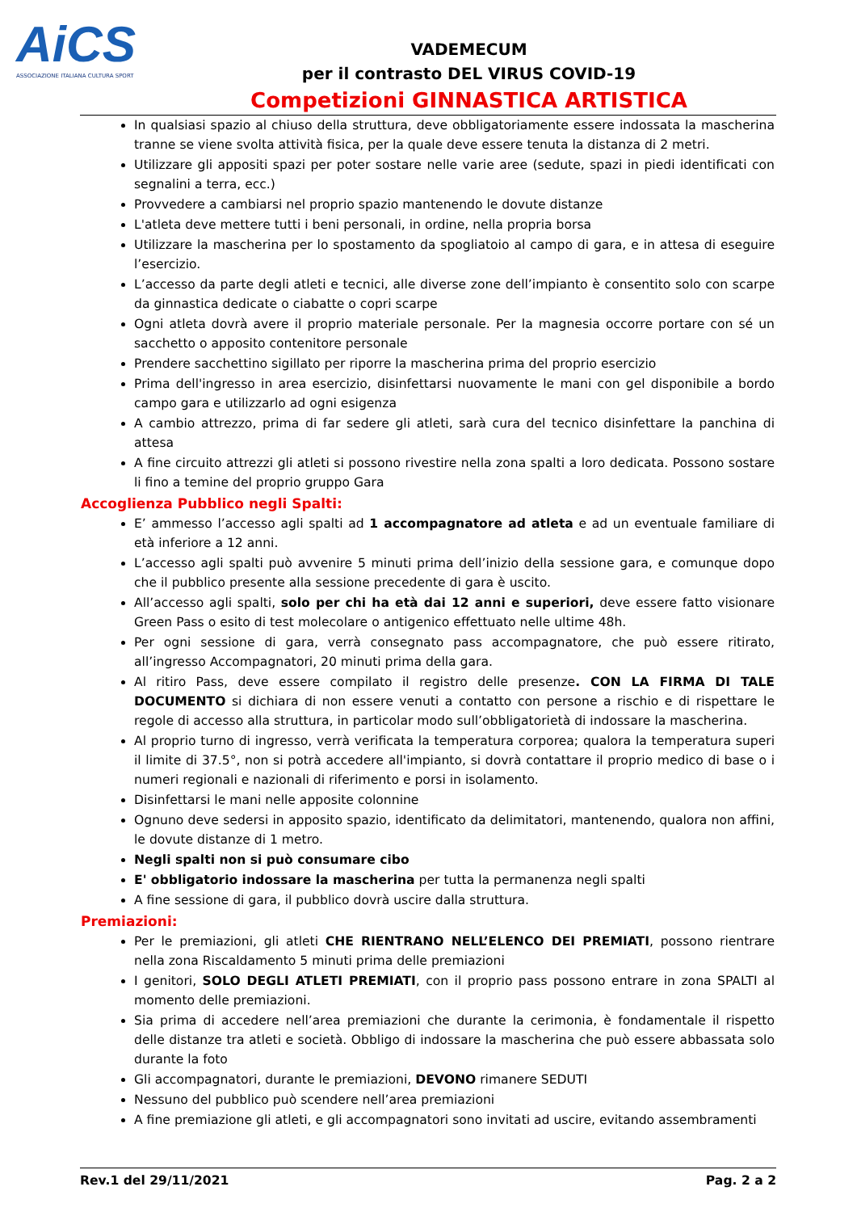AiCS
ASSOCIAZIONE ITALIANA CULTURA SPORT
VADEMECUM
per il contrasto DEL VIRUS COVID-19
Competizioni GINNASTICA ARTISTICA
In qualsiasi spazio al chiuso della struttura, deve obbligatoriamente essere indossata la mascherina tranne se viene svolta attività fisica, per la quale deve essere tenuta la distanza di 2 metri.
Utilizzare gli appositi spazi per poter sostare nelle varie aree (sedute, spazi in piedi identificati con segnalini a terra, ecc.)
Provvedere a cambiarsi nel proprio spazio mantenendo le dovute distanze
L'atleta deve mettere tutti i beni personali, in ordine, nella propria borsa
Utilizzare la mascherina per lo spostamento da spogliatoio al campo di gara, e in attesa di eseguire l’esercizio.
L’accesso da parte degli atleti e tecnici, alle diverse zone dell’impianto è consentito solo con scarpe da ginnastica dedicate o ciabatte o copri scarpe
Ogni atleta dovrà avere il proprio materiale personale. Per la magnesia occorre portare con sé un sacchetto o apposito contenitore personale
Prendere sacchettino sigillato per riporre la mascherina prima del proprio esercizio
Prima dell'ingresso in area esercizio, disinfettarsi nuovamente le mani con gel disponibile a bordo campo gara e utilizzarlo ad ogni esigenza
A cambio attrezzo, prima di far sedere gli atleti, sarà cura del tecnico disinfettare la panchina di attesa
A fine circuito attrezzi gli atleti si possono rivestire nella zona spalti a loro dedicata. Possono sostare li fino a temine del proprio gruppo Gara
Accoglienza Pubblico negli Spalti:
E’ ammesso l’accesso agli spalti ad 1 accompagnatore ad atleta e ad un eventuale familiare di età inferiore a 12 anni.
L’accesso agli spalti può avvenire 5 minuti prima dell’inizio della sessione gara, e comunque dopo che il pubblico presente alla sessione precedente di gara è uscito.
All’accesso agli spalti, solo per chi ha età dai 12 anni e superiori, deve essere fatto visionare Green Pass o esito di test molecolare o antigenico effettuato nelle ultime 48h.
Per ogni sessione di gara, verrà consegnato pass accompagnatore, che può essere ritirato, all’ingresso Accompagnatori, 20 minuti prima della gara.
Al ritiro Pass, deve essere compilato il registro delle presenze. CON LA FIRMA DI TALE DOCUMENTO si dichiara di non essere venuti a contatto con persone a rischio e di rispettare le regole di accesso alla struttura, in particolar modo sull’obbligatorietà di indossare la mascherina.
Al proprio turno di ingresso, verrà verificata la temperatura corporea; qualora la temperatura superi il limite di 37.5°, non si potrà accedere all'impianto, si dovrà contattare il proprio medico di base o i numeri regionali e nazionali di riferimento e porsi in isolamento.
Disinfettarsi le mani nelle apposite colonnine
Ognuno deve sedersi in apposito spazio, identificato da delimitatori, mantenendo, qualora non affini, le dovute distanze di 1 metro.
Negli spalti non si può consumare cibo
E' obbligatorio indossare la mascherina per tutta la permanenza negli spalti
A fine sessione di gara, il pubblico dovrà uscire dalla struttura.
Premiazioni:
Per le premiazioni, gli atleti CHE RIENTRANO NELL’ELENCO DEI PREMIATI, possono rientrare nella zona Riscaldamento 5 minuti prima delle premiazioni
I genitori, SOLO DEGLI ATLETI PREMIATI, con il proprio pass possono entrare in zona SPALTI al momento delle premiazioni.
Sia prima di accedere nell’area premiazioni che durante la cerimonia, è fondamentale il rispetto delle distanze tra atleti e società. Obbligo di indossare la mascherina che può essere abbassata solo durante la foto
Gli accompagnatori, durante le premiazioni, DEVONO rimanere SEDUTI
Nessuno del pubblico può scendere nell’area premiazioni
A fine premiazione gli atleti, e gli accompagnatori sono invitati ad uscire, evitando assembramenti
Rev.1 del 29/11/2021 Pag. 2 a 2